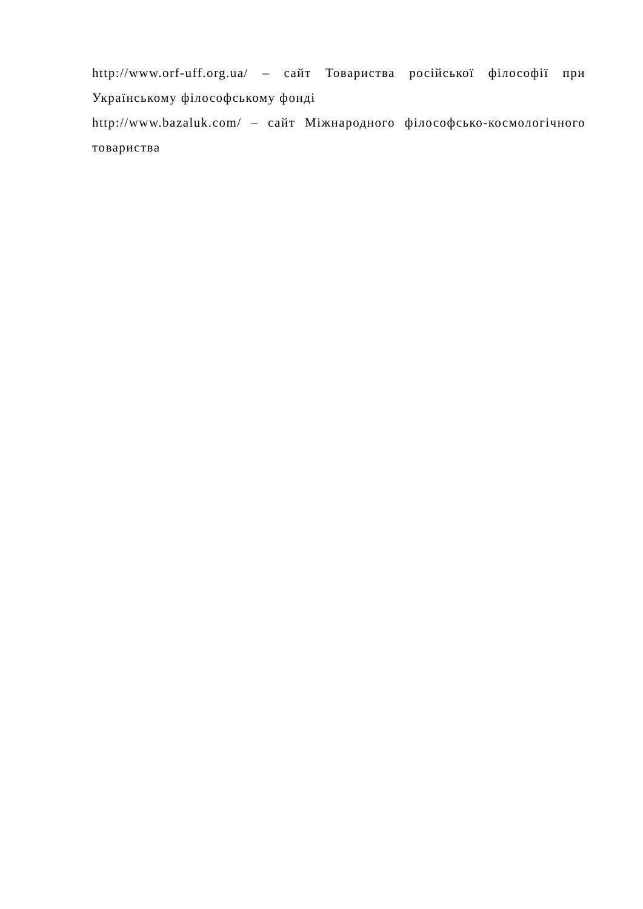http://www.orf-uff.org.ua/ – сайт Товариства російської філософії при Українському філософському фонді
http://www.bazaluk.com/ – сайт Міжнародного філософсько-космологічного товариства